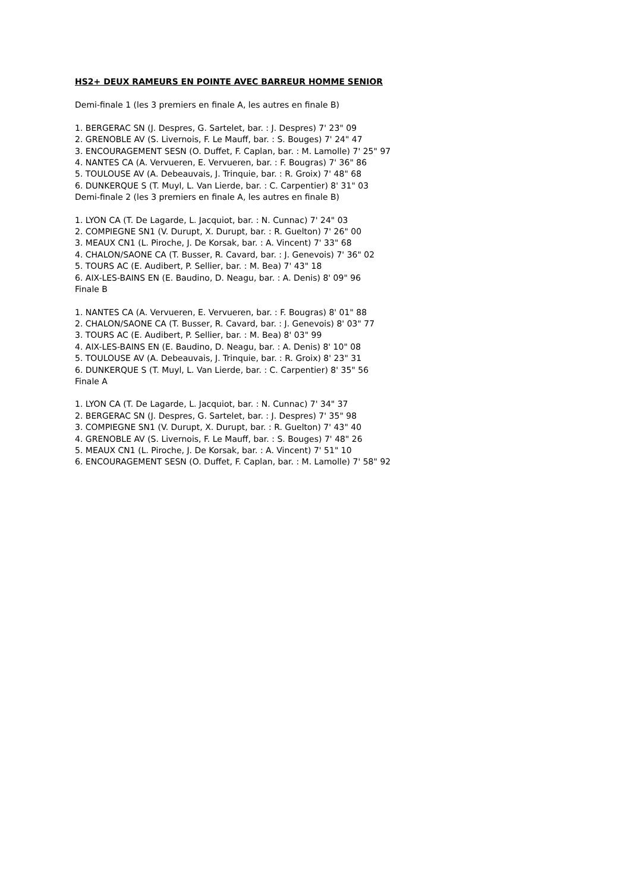HS2+ DEUX RAMEURS EN POINTE AVEC BARREUR HOMME SENIOR
Demi-finale 1 (les 3 premiers en finale A, les autres en finale B)
1. BERGERAC SN (J. Despres, G. Sartelet, bar. : J. Despres) 7' 23" 09
2. GRENOBLE AV (S. Livernois, F. Le Mauff, bar. : S. Bouges) 7' 24" 47
3. ENCOURAGEMENT SESN (O. Duffet, F. Caplan, bar. : M. Lamolle) 7' 25" 97
4. NANTES CA (A. Vervueren, E. Vervueren, bar. : F. Bougras) 7' 36" 86
5. TOULOUSE AV (A. Debeauvais, J. Trinquie, bar. : R. Groix) 7' 48" 68
6. DUNKERQUE S (T. Muyl, L. Van Lierde, bar. : C. Carpentier) 8' 31" 03
Demi-finale 2 (les 3 premiers en finale A, les autres en finale B)
1. LYON CA (T. De Lagarde, L. Jacquiot, bar. : N. Cunnac) 7' 24" 03
2. COMPIEGNE SN1 (V. Durupt, X. Durupt, bar. : R. Guelton) 7' 26" 00
3. MEAUX CN1 (L. Piroche, J. De Korsak, bar. : A. Vincent) 7' 33" 68
4. CHALON/SAONE CA (T. Busser, R. Cavard, bar. : J. Genevois) 7' 36" 02
5. TOURS AC (E. Audibert, P. Sellier, bar. : M. Bea) 7' 43" 18
6. AIX-LES-BAINS EN (E. Baudino, D. Neagu, bar. : A. Denis) 8' 09" 96
Finale B
1. NANTES CA (A. Vervueren, E. Vervueren, bar. : F. Bougras) 8' 01" 88
2. CHALON/SAONE CA (T. Busser, R. Cavard, bar. : J. Genevois) 8' 03" 77
3. TOURS AC (E. Audibert, P. Sellier, bar. : M. Bea) 8' 03" 99
4. AIX-LES-BAINS EN (E. Baudino, D. Neagu, bar. : A. Denis) 8' 10" 08
5. TOULOUSE AV (A. Debeauvais, J. Trinquie, bar. : R. Groix) 8' 23" 31
6. DUNKERQUE S (T. Muyl, L. Van Lierde, bar. : C. Carpentier) 8' 35" 56
Finale A
1. LYON CA (T. De Lagarde, L. Jacquiot, bar. : N. Cunnac) 7' 34" 37
2. BERGERAC SN (J. Despres, G. Sartelet, bar. : J. Despres) 7' 35" 98
3. COMPIEGNE SN1 (V. Durupt, X. Durupt, bar. : R. Guelton) 7' 43" 40
4. GRENOBLE AV (S. Livernois, F. Le Mauff, bar. : S. Bouges) 7' 48" 26
5. MEAUX CN1 (L. Piroche, J. De Korsak, bar. : A. Vincent) 7' 51" 10
6. ENCOURAGEMENT SESN (O. Duffet, F. Caplan, bar. : M. Lamolle) 7' 58" 92